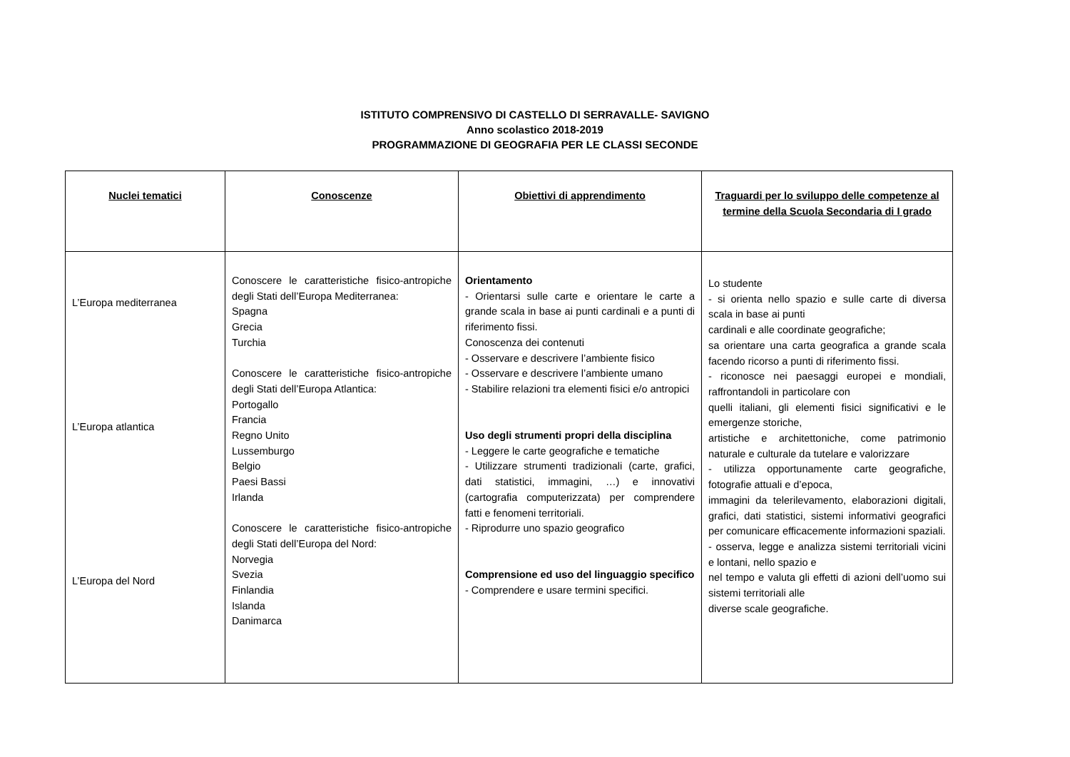ISTITUTO COMPRENSIVO DI CASTELLO DI SERRAVALLE- SAVIGNO
Anno scolastico 2018-2019
PROGRAMMAZIONE DI GEOGRAFIA PER LE CLASSI SECONDE
| Nuclei tematici | Conoscenze | Obiettivi di apprendimento | Traguardi per lo sviluppo delle competenze al termine della Scuola Secondaria di I grado |
| --- | --- | --- | --- |
| L’Europa mediterranea L’Europa atlantica L’Europa del Nord | Conoscere le caratteristiche fisico-antropiche degli Stati dell’Europa Mediterranea: Spagna Grecia Turchia Conoscere le caratteristiche fisico-antropiche degli Stati dell’Europa Atlantica: Portogallo Francia Regno Unito Lussemburgo Belgio Paesi Bassi Irlanda Conoscere le caratteristiche fisico-antropiche degli Stati dell’Europa del Nord: Norvegia Svezia Finlandia Islanda Danimarca | Orientamento - Orientarsi sulle carte e orientare le carte a grande scala in base ai punti cardinali e a punti di riferimento fissi. Conoscenza dei contenuti - Osservare e descrivere l’ambiente fisico - Osservare e descrivere l’ambiente umano - Stabilire relazioni tra elementi fisici e/o antropici Uso degli strumenti propri della disciplina - Leggere le carte geografiche e tematiche - Utilizzare strumenti tradizionali (carte, grafici, dati statistici, immagini, …) e innovativi (cartografia computerizzata) per comprendere fatti e fenomeni territoriali. - Riprodurre uno spazio geografico Comprensione ed uso del linguaggio specifico - Comprendere e usare termini specifici. | Lo studente - si orienta nello spazio e sulle carte di diversa scala in base ai punti cardinali e alle coordinate geografiche; sa orientare una carta geografica a grande scala facendo ricorso a punti di riferimento fissi. - riconosce nei paesaggi europei e mondiali, raffrontandoli in particolare con quelli italiani, gli elementi fisici significativi e le emergenze storiche, artistiche e architettoniche, come patrimonio naturale e culturale da tutelare e valorizzare - utilizza opportunamente carte geografiche, fotografie attuali e d’epoca, immagini da telerilevamento, elaborazioni digitali, grafici, dati statistici, sistemi informativi geografici per comunicare efficacemente informazioni spaziali. - osserva, legge e analizza sistemi territoriali vicini e lontani, nello spazio e nel tempo e valuta gli effetti di azioni dell’uomo sui sistemi territoriali alle diverse scale geografiche. |